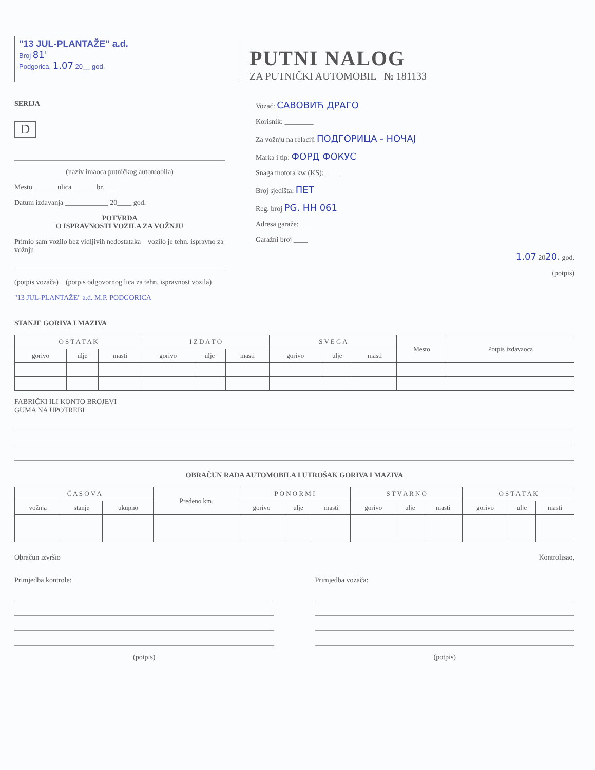"13 JUL-PLANTAŽE" a.d.
Broj 81'
Podgorica, 1.07 20__ god.
PUTNI NALOG
ZA PUTNIČKI AUTOMOBIL № 181133
SERIJA
D
(naziv imaoca putničkog automobila)
Mesto ______ ulica ______ br. ____
Datum izdavanja ____________ 20____ god.
POTVRDA
O ISPRAVNOSTI VOZILA ZA VOŽNJU
Primio sam vozilo bez vidljivih nedostataka vozilo je tehn. ispravno za vožnju
(potpis vozača) (potpis odgovornog lica za tehn. ispravnost vozila)
"13 JUL-PLANTAŽE" a.d. M.P. PODGORICA
Vozač: САВОВИЋ ДРАГО
Korisnik: ________
Za vožnju na relaciji ПОДГОРИЦА - НОЧАЈ
Marka i tip: ФОРД ФОКУС
Snaga motora kw (KS): ____
Broj sjedišta: ПЕТ
Reg. broj PG. HH 061
Adresa garaže: ____
Garažni broj ____
1.07 2020. god.
(potpis)
STANJE GORIVA I MAZIVA
| O S T A T A K | | | I Z D A T O | | | S V E G A | | | Mesto | Potpis izdavaoca |
| --- | --- | --- | --- | --- | --- | --- | --- | --- | --- | --- |
| gorivo | ulje | masti | gorivo | ulje | masti | gorivo | ulje | masti | | |
FABRIČKI ILI KONTO BROJEVI
GUMA NA UPOTREBI
OBRAČUN RADA AUTOMOBILA I UTROŠAK GORIVA I MAZIVA
| Č A S O V A | | | Pređeno km. | P O N O R M I | | | S T V A R N O | | | O S T A T A K | | |
| --- | --- | --- | --- | --- | --- | --- | --- | --- | --- | --- | --- | --- |
| vožnja | stanje | ukupno | | gorivo | ulje | masti | gorivo | ulje | masti | gorivo | ulje | masti |
Obračun izvršio Kontrolisao,
Primjedba kontrole:
(potpis)
Primjedba vozača:
(potpis)